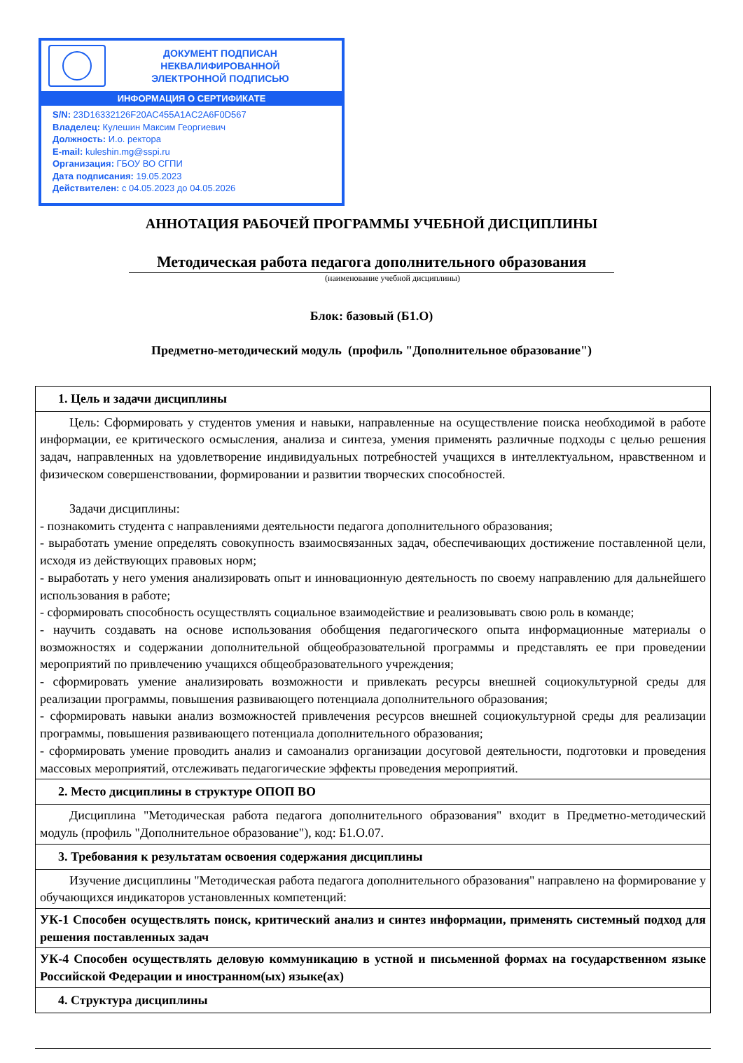ДОКУМЕНТ ПОДПИСАН
НЕКВАЛИФИРОВАННОЙ
ЭЛЕКТРОННОЙ ПОДПИСЬЮ
ИНФОРМАЦИЯ О СЕРТИФИКАТЕ
S/N: 23D16332126F20AC455A1AC2A6F0D567
Владелец: Кулешин Максим Георгиевич
Должность: И.о. ректора
E-mail: kuleshin.mg@sspi.ru
Организация: ГБОУ ВО СГПИ
Дата подписания: 19.05.2023
Действителен: с 04.05.2023 до 04.05.2026
АННОТАЦИЯ РАБОЧЕЙ ПРОГРАММЫ УЧЕБНОЙ ДИСЦИПЛИНЫ
Методическая работа педагога дополнительного образования
(наименование учебной дисциплины)
Блок: базовый (Б1.О)
Предметно-методический модуль (профиль "Дополнительное образование")
| 1. Цель и задачи дисциплины |
| --- |
| Цель: Сформировать у студентов умения и навыки, направленные на осуществление поиска необходимой в работе информации, ее критического осмысления, анализа и синтеза, умения применять различные подходы с целью решения задач, направленных на удовлетворение индивидуальных потребностей учащихся в интеллектуальном, нравственном и физическом совершенствовании, формировании и развитии творческих способностей. Задачи дисциплины: - познакомить студента с направлениями деятельности педагога дополнительного образования; - выработать умение определять совокупность взаимосвязанных задач, обеспечивающих достижение поставленной цели, исходя из действующих правовых норм; - выработать у него умения анализировать опыт и инновационную деятельность по своему направлению для дальнейшего использования в работе; - сформировать способность осуществлять социальное взаимодействие и реализовывать свою роль в команде; - научить создавать на основе использования обобщения педагогического опыта информационные материалы о возможностях и содержании дополнительной общеобразовательной программы и представлять ее при проведении мероприятий по привлечению учащихся общеобразовательного учреждения; - сформировать умение анализировать возможности и привлекать ресурсы внешней социокультурной среды для реализации программы, повышения развивающего потенциала дополнительного образования; - сформировать навыки анализ возможностей привлечения ресурсов внешней социокультурной среды для реализации программы, повышения развивающего потенциала дополнительного образования; - сформировать умение проводить анализ и самоанализ организации досуговой деятельности, подготовки и проведения массовых мероприятий, отслеживать педагогические эффекты проведения мероприятий. |
| 2. Место дисциплины в структуре ОПОП ВО |
| Дисциплина "Методическая работа педагога дополнительного образования" входит в Предметно-методический модуль (профиль "Дополнительное образование"), код: Б1.О.07. |
| 3. Требования к результатам освоения содержания дисциплины |
| Изучение дисциплины "Методическая работа педагога дополнительного образования" направлено на формирование у обучающихся индикаторов установленных компетенций: |
| УК-1 Способен осуществлять поиск, критический анализ и синтез информации, применять системный подход для решения поставленных задач |
| УК-4 Способен осуществлять деловую коммуникацию в устной и письменной формах на государственном языке Российской Федерации и иностранном(ых) языке(ах) |
| 4. Структура дисциплины |